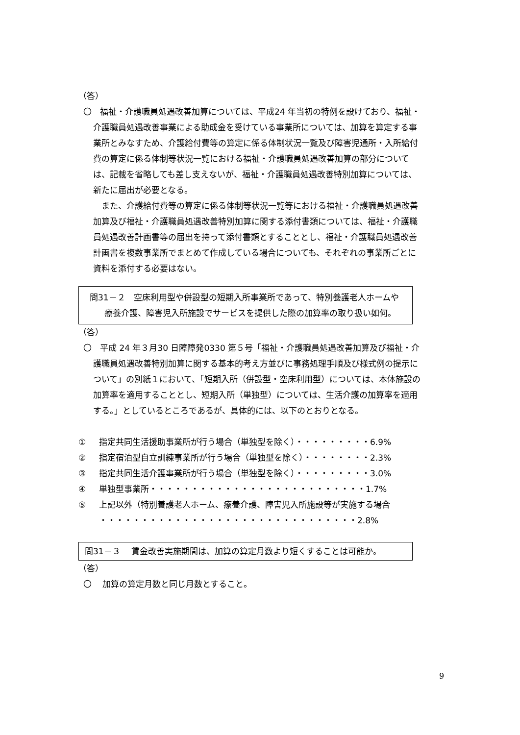（答）
〇　福祉・介護職員処遇改善加算については、平成24 年当初の特例を設けており、福祉・介護職員処遇改善事業による助成金を受けている事業所については、加算を算定する事業所とみなすため、介護給付費等の算定に係る体制状況一覧及び障害児通所・入所給付費の算定に係る体制等状況一覧における福祉・介護職員処遇改善加算の部分については、記載を省略しても差し支えないが、福祉・介護職員処遇改善特別加算については、新たに届出が必要となる。
　また、介護給付費等の算定に係る体制等状況一覧等における福祉・介護職員処遇改善加算及び福祉・介護職員処遇改善特別加算に関する添付書類については、福祉・介護職員処遇改善計画書等の届出を持って添付書類とすることとし、福祉・介護職員処遇改善計画書を複数事業所でまとめて作成している場合についても、それぞれの事業所ごとに資料を添付する必要はない。
問31－２　空床利用型や併設型の短期入所事業所であって、特別養護老人ホームや療養介護、障害児入所施設でサービスを提供した際の加算率の取り扱い如何。
（答）
〇　平成 24 年３月30 日障障発0330 第５号「福祉・介護職員処遇改善加算及び福祉・介護職員処遇改善特別加算に関する基本的考え方並びに事務処理手順及び様式例の提示について」の別紙１において、「短期入所（併設型・空床利用型）については、本体施設の加算率を適用することとし、短期入所（単独型）については、生活介護の加算率を適用する。」としているところであるが、具体的には、以下のとおりとなる。
① 指定共同生活援助事業所が行う場合（単独型を除く）・・・・・・・・・6.9%
② 指定宿泊型自立訓練事業所が行う場合（単独型を除く）・・・・・・・・2.3%
③ 指定共同生活介護事業所が行う場合（単独型を除く）・・・・・・・・・3.0%
④ 単独型事業所・・・・・・・・・・・・・・・・・・・・・・・・・・1.7%
⑤ 上記以外（特別養護老人ホーム、療養介護、障害児入所施設等が実施する場合
・・・・・・・・・・・・・・・・・・・・・・・・・・・・・・・2.8%
問31－３　 賃金改善実施期間は、加算の算定月数より短くすることは可能か。
（答）
〇　 加算の算定月数と同じ月数とすること。
9